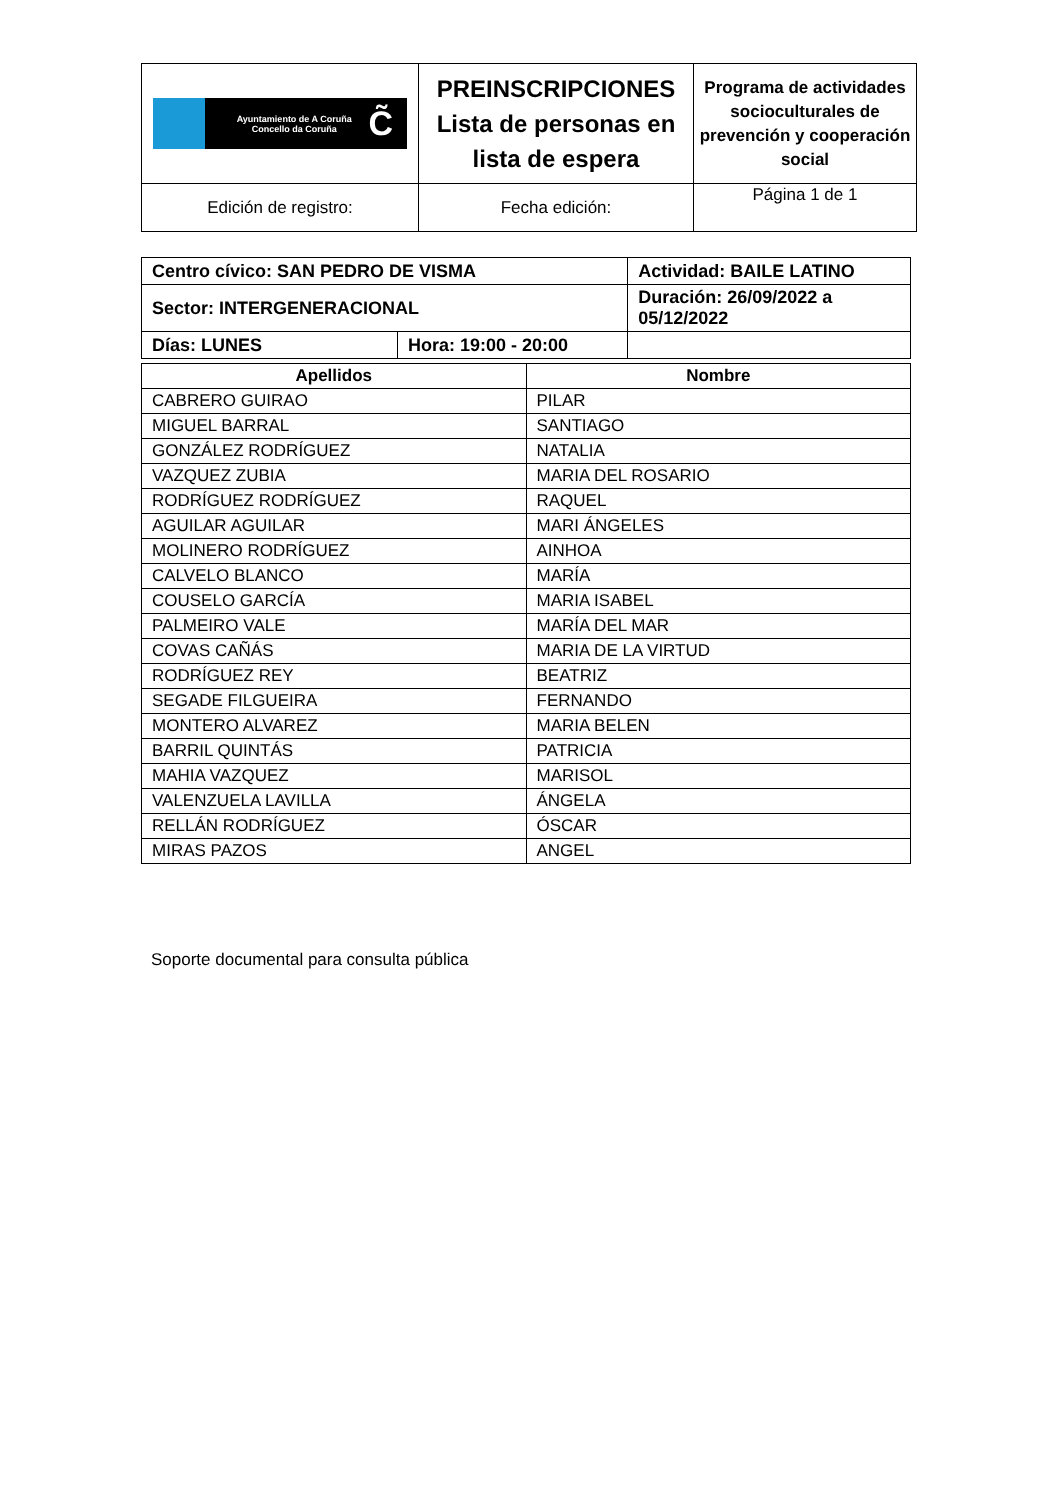| Ayuntamiento de A Coruña Concello da Coruña C̃ | PREINSCRIPCIONES Lista de personas en lista de espera | Programa de actividades socioculturales de prevención y cooperación social |
| Edición de registro: | Fecha edición: | Página 1 de 1 |
| Centro cívico: SAN PEDRO DE VISMA | | Actividad: BAILE LATINO | |
| Sector: INTERGENERACIONAL | | Duración: 26/09/2022 a 05/12/2022 | |
| Días: LUNES | Hora: 19:00 - 20:00 | | |
| Apellidos | Nombre |
| --- | --- |
| CABRERO GUIRAO | PILAR |
| MIGUEL BARRAL | SANTIAGO |
| GONZÁLEZ RODRÍGUEZ | NATALIA |
| VAZQUEZ ZUBIA | MARIA DEL ROSARIO |
| RODRÍGUEZ RODRÍGUEZ | RAQUEL |
| AGUILAR AGUILAR | MARI ÁNGELES |
| MOLINERO RODRÍGUEZ | AINHOA |
| CALVELO BLANCO | MARÍA |
| COUSELO GARCÍA | MARIA ISABEL |
| PALMEIRO VALE | MARÍA DEL MAR |
| COVAS CAÑÁS | MARIA DE LA VIRTUD |
| RODRÍGUEZ REY | BEATRIZ |
| SEGADE FILGUEIRA | FERNANDO |
| MONTERO ALVAREZ | MARIA BELEN |
| BARRIL QUINTÁS | PATRICIA |
| MAHIA VAZQUEZ | MARISOL |
| VALENZUELA LAVILLA | ÁNGELA |
| RELLÁN RODRÍGUEZ | ÓSCAR |
| MIRAS PAZOS | ANGEL |
Soporte documental para consulta pública